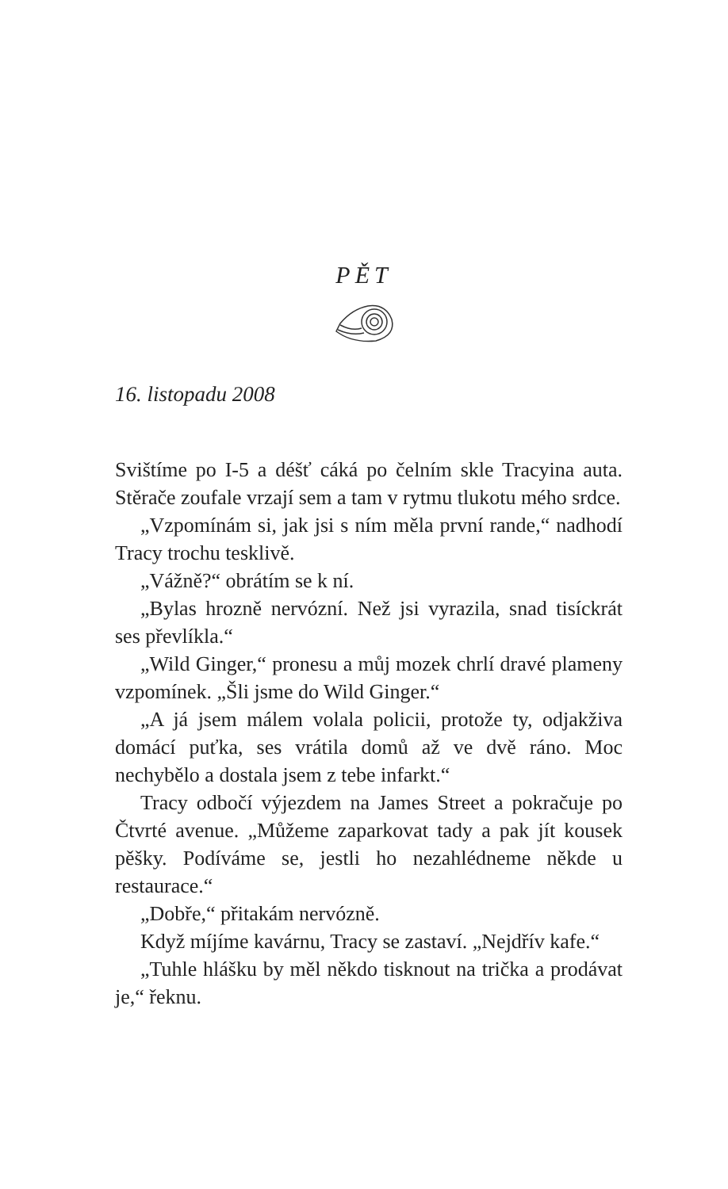PĚT
16. listopadu 2008
Svištíme po I-5 a déšť cáká po čelním skle Tracyina auta. Stěrače zoufale vrzají sem a tam v rytmu tlukotu mého srdce.
„Vzpomínám si, jak jsi s ním měla první rande,“ nadhodí Tracy trochu tesklivě.
„Vážně?“ obrátím se k ní.
„Bylas hrozně nervózní. Než jsi vyrazila, snad tisíckrát ses převlíkla.“
„Wild Ginger,“ pronesu a můj mozek chrlí dravé plameny vzpomínek. „Šli jsme do Wild Ginger.“
„A já jsem málem volala policii, protože ty, odjakživa domácí puťka, ses vrátila domů až ve dvě ráno. Moc nechybělo a dostala jsem z tebe infarkt.“
Tracy odbočí výjezdem na James Street a pokračuje po Čtvrté avenue. „Můžeme zaparkovat tady a pak jít kousek pěšky. Podíváme se, jestli ho nezahlédneme někde u restaurace.“
„Dobře,“ přitakám nervózně.
Když míjíme kavárnu, Tracy se zastaví. „Nejdřív kafe.“
„Tuhle hlášku by měl někdo tisknout na trička a prodávat je,“ řeknu.